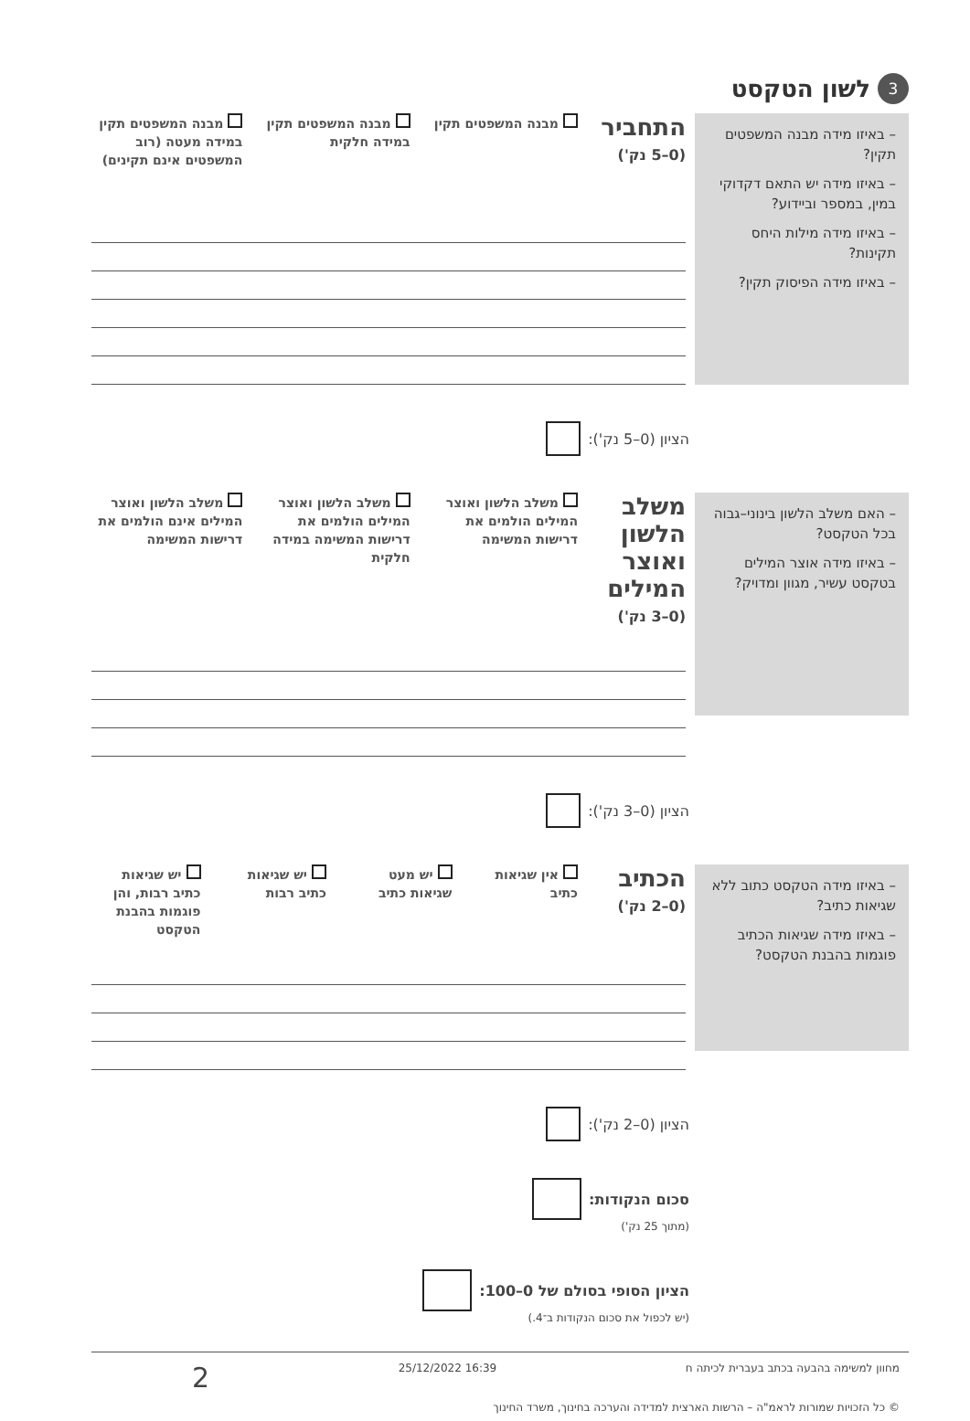3 לשון הטקסט
– באיזו מידה מבנה המשפטים תקין?
– באיזו מידה יש התאם דקדוקי במין, במספר וביידוע?
– באיזו מידה מילות היחס תקינות?
– באיזו מידה הפיסוק תקין?
התחביר
(0–5 נק')
מבנה המשפטים תקין מבנה המשפטים תקין במידה חלקית מבנה המשפטים תקין במידה מעטה (רוב המשפטים אינם תקינים)
הציון (0–5 נק'):
– האם משלב הלשון בינוני–גבוה בכל הטקסט?
– באיזו מידה אוצר המילים בטקסט עשיר, מגוון ומדויק?
משלב הלשון ואוצר המילים
(0–3 נק')
משלב הלשון ואוצר המילים הולמים את דרישות המשימה
משלב הלשון ואוצר המילים הולמים את דרישות המשימה במידה חלקית
משלב הלשון ואוצר המילים אינם הולמים את דרישות המשימה
הציון (0–3 נק'):
– באיזו מידה הטקסט כתוב ללא שגיאות כתיב?
– באיזו מידה שגיאות הכתיב פוגמות בהבנת הטקסט?
הכתיב
(0–2 נק')
אין שגיאות כתיב יש מעט שגיאות כתיב יש שגיאות כתיב רבות יש שגיאות כתיב רבות, והן פוגמות בהבנת הטקסט
הציון (0–2 נק'):
סכום הנקודות:
(מתוך 25 נק')
הציון הסופי בסולם של 0–100:
(יש לכפול את סכום הנקודות ב־4.)
מחוון למשימה בהבעה בכתב בעברית לכיתה ח 16:39 25/12/2022 2
© כל הזכויות שמורות לראמ"ה – הרשות הארצית למדידה והערכה בחינוך, משרד החינוך